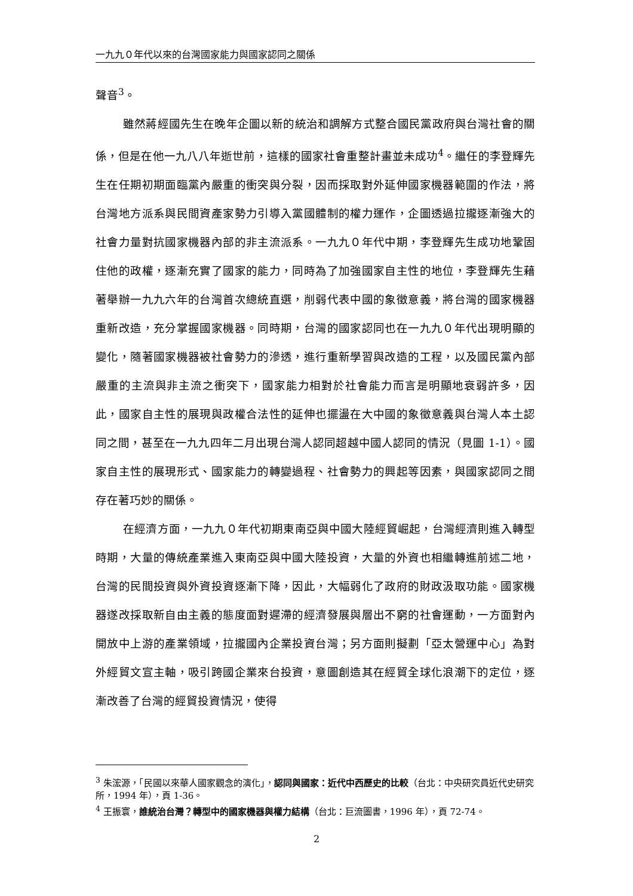一九九０年代以來的台灣國家能力與國家認同之關係
聲音<sup>3</sup>。
雖然蔣經國先生在晚年企圖以新的統治和調解方式整合國民黨政府與台灣社會的關係，但是在他一九八八年逝世前，這樣的國家社會重整計畫並未成功<sup>4</sup>。繼任的李登輝先生在任期初期面臨黨內嚴重的衝突與分裂，因而採取對外延伸國家機器範圍的作法，將台灣地方派系與民間資產家勢力引導入黨國體制的權力運作，企圖透過拉攏逐漸強大的社會力量對抗國家機器內部的非主流派系。一九九０年代中期，李登輝先生成功地鞏固住他的政權，逐漸充實了國家的能力，同時為了加強國家自主性的地位，李登輝先生藉著舉辦一九九六年的台灣首次總統直選，削弱代表中國的象徵意義，將台灣的國家機器重新改造，充分掌握國家機器。同時期，台灣的國家認同也在一九九０年代出現明顯的變化，隨著國家機器被社會勢力的滲透，進行重新學習與改造的工程，以及國民黨內部嚴重的主流與非主流之衝突下，國家能力相對於社會能力而言是明顯地衰弱許多，因此，國家自主性的展現與政權合法性的延伸也擺盪在大中國的象徵意義與台灣人本土認同之間，甚至在一九九四年二月出現台灣人認同超越中國人認同的情況（見圖 1-1）。國家自主性的展現形式、國家能力的轉變過程、社會勢力的興起等因素，與國家認同之間存在著巧妙的關係。
在經濟方面，一九九０年代初期東南亞與中國大陸經貿崛起，台灣經濟則進入轉型時期，大量的傳統產業進入東南亞與中國大陸投資，大量的外資也相繼轉進前述二地，台灣的民間投資與外資投資逐漸下降，因此，大幅弱化了政府的財政汲取功能。國家機器遂改採取新自由主義的態度面對遲滯的經濟發展與層出不窮的社會運動，一方面對內開放中上游的產業領域，拉攏國內企業投資台灣；另方面則擬劃「亞太營運中心」為對外經貿文宣主軸，吸引跨國企業來台投資，意圖創造其在經貿全球化浪潮下的定位，逐漸改善了台灣的經貿投資情況，使得
<sup>3</sup> 朱浤源，「民國以來華人國家觀念的演化」，認同與國家：近代中西歷史的比較（台北：中央研究員近代史研究所，1994 年），頁 1-36。
<sup>4</sup> 王振寰，誰統治台灣？轉型中的國家機器與權力結構（台北：巨流圖書，1996 年），頁 72-74。
2